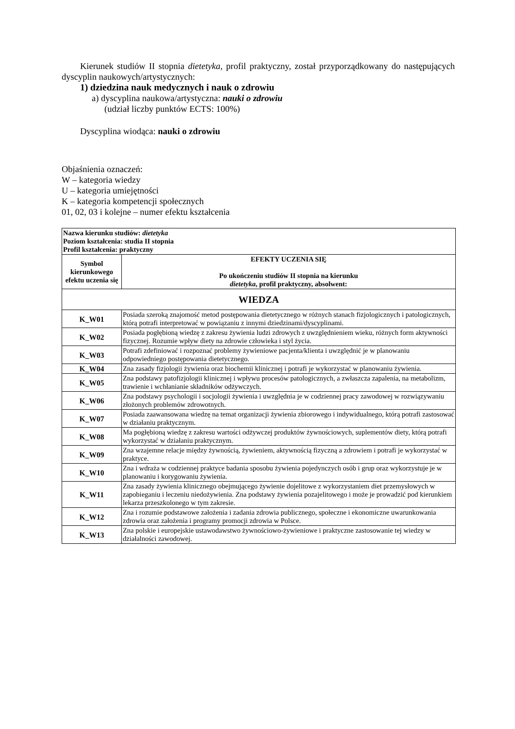Kierunek studiów II stopnia dietetyka, profil praktyczny, został przyporządkowany do następujących dyscyplin naukowych/artystycznych:
1) dziedzina nauk medycznych i nauk o zdrowiu
a) dyscyplina naukowa/artystyczna: nauki o zdrowiu
(udział liczby punktów ECTS: 100%)
Dyscyplina wiodąca: nauki o zdrowiu
Objaśnienia oznaczeń:
W – kategoria wiedzy
U – kategoria umiejętności
K – kategoria kompetencji społecznych
01, 02, 03 i kolejne – numer efektu kształcenia
| Nazwa kierunku studiów: dietetyka Poziom kształcenia: studia II stopnia Profil kształcenia: praktyczny | |
| Symbol kierunkowego efektu uczenia się | EFEKTY UCZENIA SIĘ Po ukończeniu studiów II stopnia na kierunku dietetyka , profil praktyczny, absolwent: |
| WIEDZA | |
| K_W01 | Posiada szeroką znajomość metod postępowania dietetycznego w różnych stanach fizjologicznych i patologicznych, którą potrafi interpretować w powiązaniu z innymi dziedzinami/dyscyplinami. |
| K_W02 | Posiada pogłębioną wiedzę z zakresu żywienia ludzi zdrowych z uwzględnieniem wieku, różnych form aktywności fizycznej. Rozumie wpływ diety na zdrowie człowieka i styl życia. |
| K_W03 | Potrafi zdefiniować i rozpoznać problemy żywieniowe pacjenta/klienta i uwzględnić je w planowaniu odpowiedniego postępowania dietetycznego. |
| K_W04 | Zna zasady fizjologii żywienia oraz biochemii klinicznej i potrafi je wykorzystać w planowaniu żywienia. |
| K_W05 | Zna podstawy patofizjologii klinicznej i wpływu procesów patologicznych, a zwłaszcza zapalenia, na metabolizm, trawienie i wchłanianie składników odżywczych. |
| K_W06 | Zna podstawy psychologii i socjologii żywienia i uwzględnia je w codziennej pracy zawodowej w rozwiązywaniu złożonych problemów zdrowotnych. |
| K_W07 | Posiada zaawansowana wiedzę na temat organizacji żywienia zbiorowego i indywidualnego, którą potrafi zastosować w działaniu praktycznym. |
| K_W08 | Ma pogłębioną wiedzę z zakresu wartości odżywczej produktów żywnościowych, suplementów diety, którą potrafi wykorzystać w działaniu praktycznym. |
| K_W09 | Zna wzajemne relacje między żywnością, żywieniem, aktywnością fizyczną a zdrowiem i potrafi je wykorzystać w praktyce. |
| K_W10 | Zna i wdraża w codziennej praktyce badania sposobu żywienia pojedynczych osób i grup oraz wykorzystuje je w planowaniu i korygowaniu żywienia. |
| K_W11 | Zna zasady żywienia klinicznego obejmującego żywienie dojelitowe z wykorzystaniem diet przemysłowych w zapobieganiu i leczeniu niedożywienia. Zna podstawy żywienia pozajelitowego i może je prowadzić pod kierunkiem lekarza przeszkolonego w tym zakresie. |
| K_W12 | Zna i rozumie podstawowe założenia i zadania zdrowia publicznego, społeczne i ekonomiczne uwarunkowania zdrowia oraz założenia i programy promocji zdrowia w Polsce. |
| K_W13 | Zna polskie i europejskie ustawodawstwo żywnościowo-żywieniowe i praktyczne zastosowanie tej wiedzy w działalności zawodowej. |